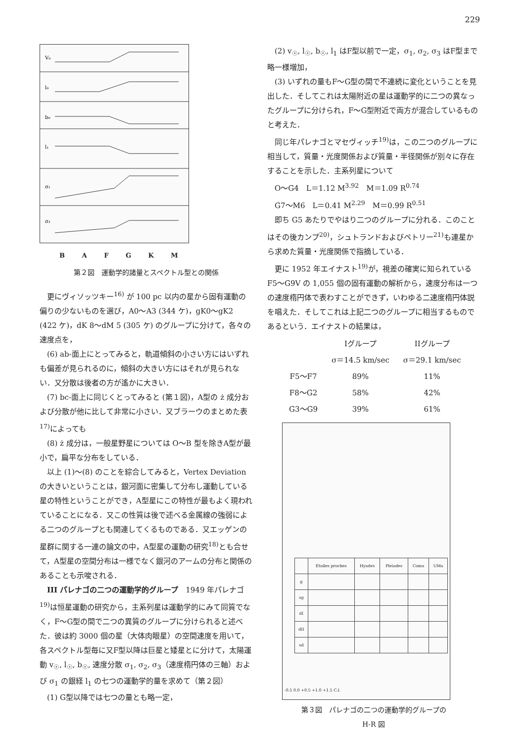229
V₀
l₀
b₀
l₁
σ₁
σ₂
B A F G K M
第２図　運動学的諸量とスペクトル型との関係
更にヴィソッツキー<sup>16)</sup> が 100 pc 以内の星から固有運動の偏りの少ないものを選び，A0～A3 (344 ケ)，gK0～gK2 (422 ケ)，dK 8～dM 5 (305 ケ) のグループに分けて，各々の速度点を，
(6) ab-面上にとってみると，軌道傾斜の小さい方にはいずれも偏差が見られるのに，傾斜の大きい方にはそれが見られない．又分散は後者の方が遙かに大きい．
(7) bc-面上に同じくとってみると (第１図)，A型の ż 成分および分散が他に比して非常に小さい．又ブラーウのまとめた表<sup>17)</sup>によっても
(8) ż 成分は，一般星野星については O～B 型を除きA型が最小で，扁平な分布をしている．
以上 (1)～(8) のことを綜合してみると，Vertex Deviation の大きいということは，銀河面に密集して分布し運動している星の特性ということができ，A型星にこの特性が最もよく現われていることになる．又この性質は後で述べる金属線の強弱による二つのグループとも関連してくるものである．又エッゲンの星群に関する一連の論文の中，A型星の運動の研究<sup>18)</sup>とも合せて，A型星の空間分布は一様でなく銀河のアームの分布と関係のあることも示唆される．
III パレナゴの二つの運動学的グループ　1949 年パレナゴ<sup>19)</sup>は恒星運動の研究から，主系列星は運動学的にみて同質でなく，F～G型の間で二つの異質のグループに分けられると述べた．彼は約 3000 個の星（大体肉眼星）の空間速度を用いて，各スペクトル型毎に又F型以降は巨星と矮星とに分けて，太陽運動 v<sub>☉</sub>, l<sub>☉</sub>, b<sub>☉</sub>, 速度分散 σ<sub>1</sub>, σ<sub>2</sub>, σ<sub>3</sub>（速度楕円体の三軸）および σ<sub>1</sub> の銀経 l<sub>1</sub> の七つの運動学的量を求めて（第２図）
(1) G型以降では七つの量とも略一定，
(2) v<sub>☉</sub>, l<sub>☉</sub>, b<sub>☉</sub>, l<sub>1</sub> はF型以前で一定，σ<sub>1</sub>, σ<sub>2</sub>, σ<sub>3</sub> はF型まで略一様増加，
(3) いずれの量もF～G型の間で不連続に変化ということを見出した．そしてこれは太陽附近の星は運動学的に二つの異なったグループに分けられ，F～G型附近で両方が混合しているものと考えた．
同じ年パレナゴとマセヴィッチ<sup>19)</sup>は，この二つのグループに相当して，質量・光度関係および質量・半径関係が別々に存在することを示した．主系列星について
O～G4　L＝1.12 M<sup>3.92</sup>　M＝1.09 R<sup>0.74</sup>
G7～M6　L＝0.41 M<sup>2.29</sup>　M＝0.99 R<sup>0.51</sup>
即ち G5 あたりでやはり二つのグループに分れる．このことはその後カンプ<sup>20)</sup>，シュトランドおよびペトリー<sup>21)</sup>も連星から求めた質量・光度関係で指摘している．
更に 1952 年エイナスト<sup>19)</sup>が，視差の確実に知られている F5～G9V の 1,055 個の固有運動の解析から，速度分布は一つの速度楕円体で表わすことができず，いわゆる二速度楕円体説を唱えた．そしてこれは上記二つのグループに相当するものであるという．エイナストの結果は，
| | Iグループ | IIグループ |
| --- | --- | --- |
| | σ＝14.5 km/sec | σ＝29.1 km/sec |
| F5～F7 | 89% | 11% |
| F8～G2 | 58% | 42% |
| G3～G9 | 39% | 61% |
| | Etoiles proches | Hyades | Pleiades | Coma | UMa |
| --- | --- | --- | --- | --- | --- |
| g | | | | | |
| sg | | | | | |
| dI | | | | | |
| dII | | | | | |
| sd | | | | | |
-0.5 0.0 +0.5 +1.0 +1.5 C.I.
第３図　パレナゴの二つの運動学的グループの
H-R 図